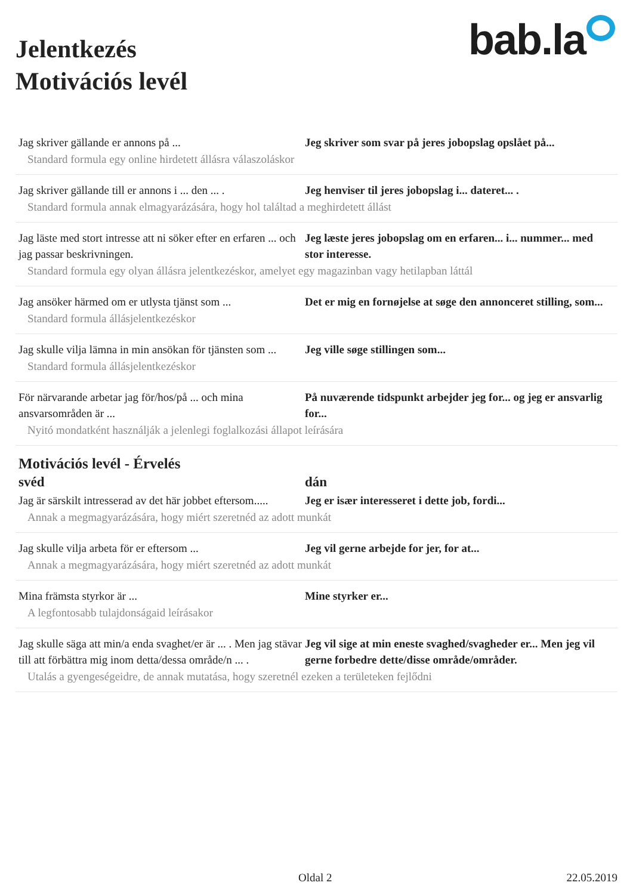Jelentkezés
Motivációs levél
bab.la
Jag skriver gällande er annons på ... Jeg skriver som svar på jeres jobopslag opslået på...
Standard formula egy online hirdetett állásra válaszoláskor
Jag skriver gällande till er annons i ... den ... .
Jeg henviser til jeres jobopslag i... dateret... .
Standard formula annak elmagyarázására, hogy hol találtad a meghirdetett állást
Jag läste med stort intresse att ni söker efter en erfaren ... och jag passar beskrivningen.
Jeg læste jeres jobopslag om en erfaren... i... nummer... med stor interesse.
Standard formula egy olyan állásra jelentkezéskor, amelyet egy magazinban vagy hetilapban láttál
Jag ansöker härmed om er utlysta tjänst som ...
Det er mig en fornøjelse at søge den annonceret stilling, som...
Standard formula állásjelentkezéskor
Jag skulle vilja lämna in min ansökan för tjänsten som ...
Jeg ville søge stillingen som...
Standard formula állásjelentkezéskor
För närvarande arbetar jag för/hos/på ... och mina ansvarsområden är ...
På nuværende tidspunkt arbejder jeg for... og jeg er ansvarlig for...
Nyitó mondatként használják a jelenlegi foglalkozási állapot leírására
Motivációs levél - Érvelés
svéd dán
Jag är särskilt intresserad av det här jobbet eftersom.....
Jeg er især interesseret i dette job, fordi...
Annak a megmagyarázására, hogy miért szeretnéd az adott munkát
Jag skulle vilja arbeta för er eftersom ...
Jeg vil gerne arbejde for jer, for at...
Annak a megmagyarázására, hogy miért szeretnéd az adott munkát
Mina främsta styrkor är ... Mine styrker er...
A legfontosabb tulajdonságaid leírásakor
Jag skulle säga att min/a enda svaghet/er är ... . Men jag stävar till att förbättra mig inom detta/dessa område/n ... .
Jeg vil sige at min eneste svaghed/svagheder er... Men jeg vil gerne forbedre dette/disse område/områder.
Utalás a gyengeségeidre, de annak mutatása, hogy szeretnél ezeken a területeken fejlődni
Oldal 2 22.05.2019